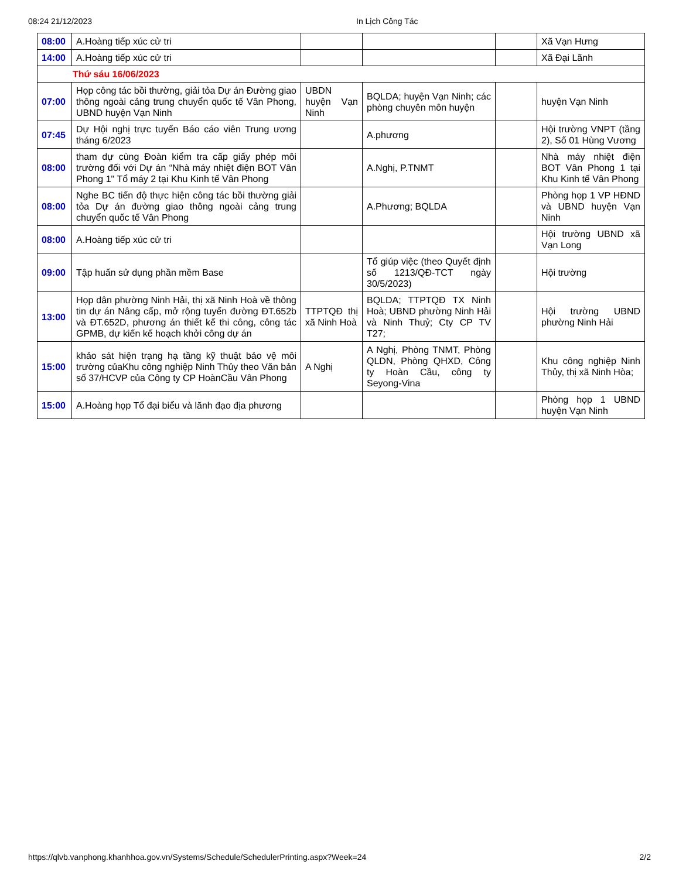08:24 21/12/2023 In Lịch Công Tác
| 08:00 | A.Hoàng tiếp xúc cử tri | | | | Xã Vạn Hưng |
| 14:00 | A.Hoàng tiếp xúc cử tri | | | | Xã Đại Lãnh |
| Thứ sáu 16/06/2023 | | | | | |
| 07:00 | Họp công tác bồi thường, giải tỏa Dự án Đường giao thông ngoài cảng trung chuyển quốc tế Vân Phong, UBND huyện Vạn Ninh | UBDN huyện Vạn Ninh | BQLDA; huyện Vạn Ninh; các phòng chuyên môn huyện | | huyện Vạn Ninh |
| 07:45 | Dự Hội nghị trực tuyến Báo cáo viên Trung ương tháng 6/2023 | | A.phương | | Hội trường VNPT (tầng 2), Số 01 Hùng Vương |
| 08:00 | tham dự cùng Đoàn kiểm tra cấp giấy phép môi trường đối với Dự án “Nhà máy nhiệt điện BOT Vân Phong 1" Tổ máy 2 tại Khu Kinh tế Vân Phong | | A.Nghị, P.TNMT | | Nhà máy nhiệt điện BOT Vân Phong 1 tại Khu Kinh tế Vân Phong |
| 08:00 | Nghe BC tiến độ thực hiện công tác bồi thường giải tỏa Dự án đường giao thông ngoài cảng trung chuyển quốc tế Vân Phong | | A.Phương; BQLDA | | Phòng họp 1 VP HĐND và UBND huyện Vạn Ninh |
| 08:00 | A.Hoàng tiếp xúc cử tri | | | | Hội trường UBND xã Vạn Long |
| 09:00 | Tập huấn sử dụng phần mềm Base | | Tổ giúp việc (theo Quyết định số 1213/QĐ-TCT ngày 30/5/2023) | | Hội trường |
| 13:00 | Họp dân phường Ninh Hải, thị xã Ninh Hoà về thông tin dự án Nâng cấp, mở rộng tuyến đường ĐT.652b và ĐT.652D, phương án thiết kế thi công, công tác GPMB, dự kiến kế hoạch khởi công dự án | TTPTQĐ thị xã Ninh Hoà | BQLDA; TTPTQĐ TX Ninh Hoà; UBND phường Ninh Hải và Ninh Thuỷ; Cty CP TV T27; | | Hội trường UBND phường Ninh Hải |
| 15:00 | khảo sát hiện trạng hạ tầng kỹ thuật bảo vệ môi trường củaKhu công nghiệp Ninh Thủy theo Văn bản số 37/HCVP của Công ty CP HoànCầu Vân Phong | A Nghị | A Nghị, Phòng TNMT, Phòng QLDN, Phòng QHXD, Công ty Hoàn Cầu, công ty Seyong-Vina | | Khu công nghiệp Ninh Thủy, thị xã Ninh Hòa; |
| 15:00 | A.Hoàng họp Tổ đại biểu và lãnh đạo địa phương | | | | Phòng họp 1 UBND huyện Vạn Ninh |
https://qlvb.vanphong.khanhhoa.gov.vn/Systems/Schedule/SchedulerPrinting.aspx?Week=24 2/2